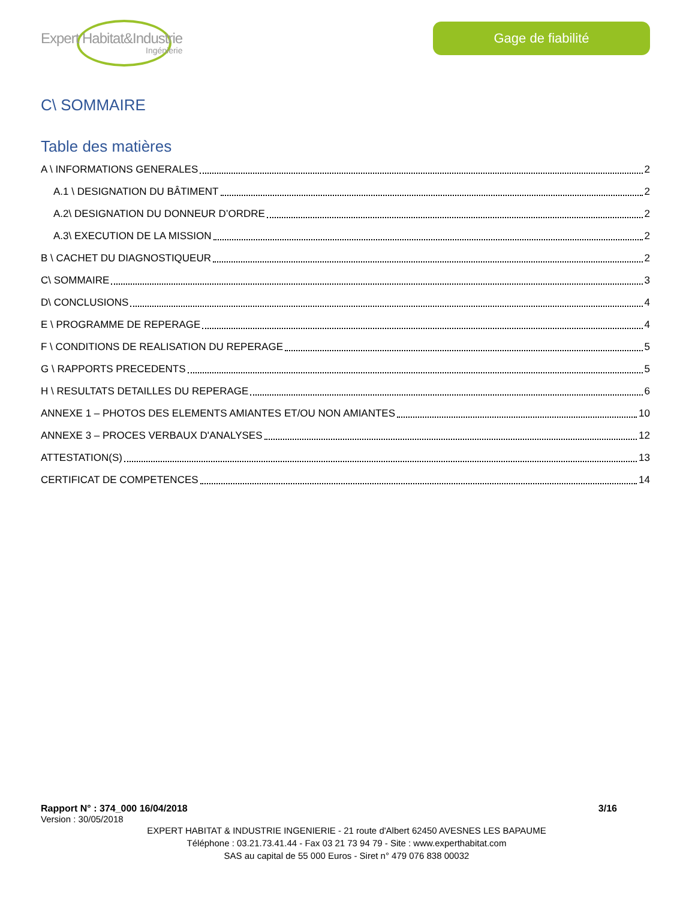Expert Habitat&Industrie
Ingénierie
Gage de fiabilité
C\ SOMMAIRE
Table des matières
A \ INFORMATIONS GENERALES 2
A.1 \ DESIGNATION DU BÂTIMENT 2
A.2\ DESIGNATION DU DONNEUR D’ORDRE 2
A.3\ EXECUTION DE LA MISSION 2
B \ CACHET DU DIAGNOSTIQUEUR 2
C\ SOMMAIRE 3
D\ CONCLUSIONS 4
E \ PROGRAMME DE REPERAGE 4
F \ CONDITIONS DE REALISATION DU REPERAGE 5
G \ RAPPORTS PRECEDENTS 5
H \ RESULTATS DETAILLES DU REPERAGE 6
ANNEXE 1 – PHOTOS DES ELEMENTS AMIANTES ET/OU NON AMIANTES 10
ANNEXE 3 – PROCES VERBAUX D'ANALYSES 12
ATTESTATION(S) 13
CERTIFICAT DE COMPETENCES 14
Rapport N° : 374_000 16/04/2018 3/16
Version : 30/05/2018
EXPERT HABITAT & INDUSTRIE INGENIERIE - 21 route d'Albert 62450 AVESNES LES BAPAUME
Téléphone : 03.21.73.41.44 - Fax 03 21 73 94 79 - Site : www.experthabitat.com
SAS au capital de 55 000 Euros - Siret n° 479 076 838 00032